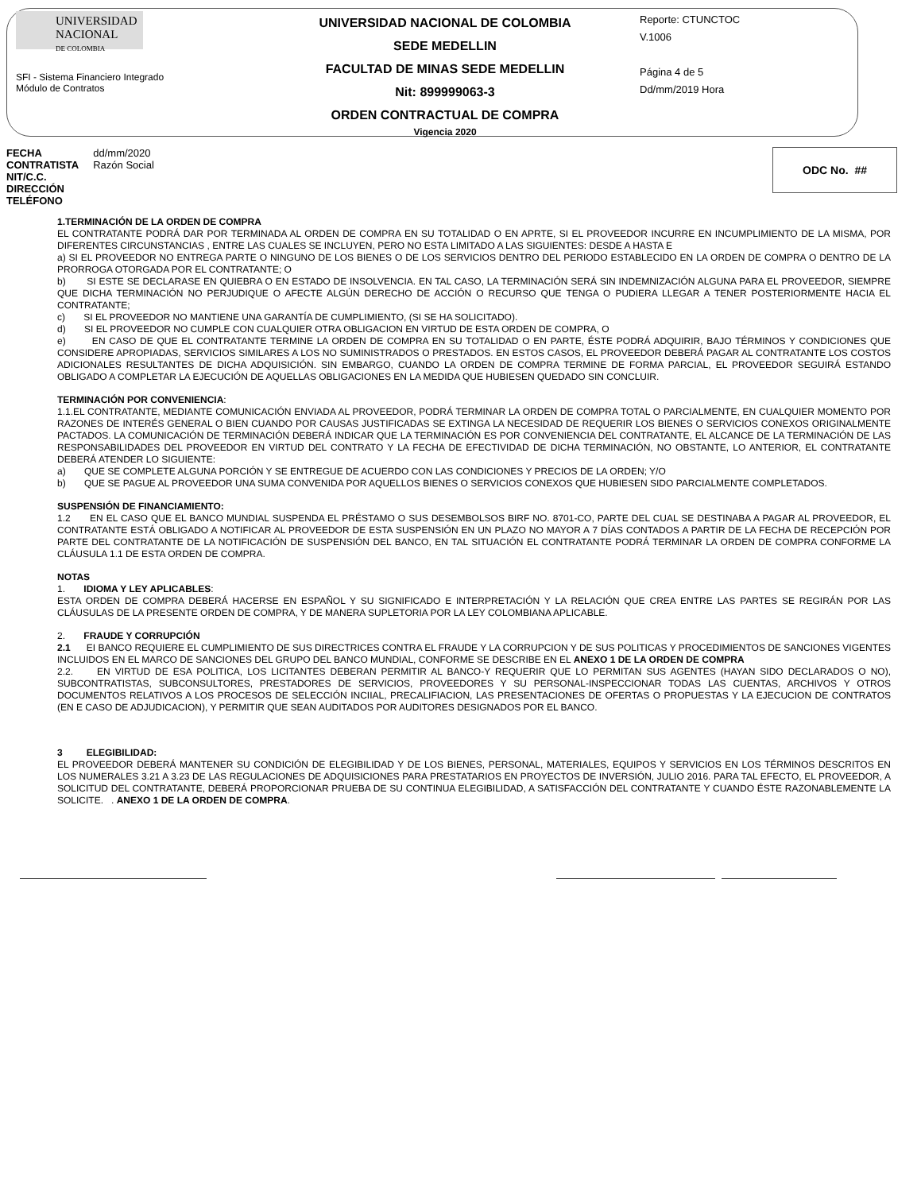UNIVERSIDAD
NACIONAL
DE COLOMBIA
SFI - Sistema Financiero Integrado
Módulo de Contratos
UNIVERSIDAD NACIONAL DE COLOMBIA
SEDE MEDELLIN
FACULTAD DE MINAS SEDE MEDELLIN
Nit: 899999063-3
ORDEN CONTRACTUAL DE COMPRA
Vigencia 2020
Reporte: CTUNCTOC
V.1006
Página 4 de 5
Dd/mm/2019 Hora
| FECHA | dd/mm/2020 |
| CONTRATISTA | Razón Social |
| NIT/C.C. | |
| DIRECCIÓN | |
| TELÉFONO | |
ODC No. ##
1.TERMINACIÓN DE LA ORDEN DE COMPRA
EL CONTRATANTE PODRÁ DAR POR TERMINADA AL ORDEN DE COMPRA EN SU TOTALIDAD O EN APRTE, SI EL PROVEEDOR INCURRE EN INCUMPLIMIENTO DE LA MISMA, POR DIFERENTES CIRCUNSTANCIAS , ENTRE LAS CUALES SE INCLUYEN, PERO NO ESTA LIMITADO A LAS SIGUIENTES: DESDE A HASTA E
a) SI EL PROVEEDOR NO ENTREGA PARTE O NINGUNO DE LOS BIENES O DE LOS SERVICIOS DENTRO DEL PERIODO ESTABLECIDO EN LA ORDEN DE COMPRA O DENTRO DE LA PRORROGA OTORGADA POR EL CONTRATANTE; O
b) SI ESTE SE DECLARASE EN QUIEBRA O EN ESTADO DE INSOLVENCIA. EN TAL CASO, LA TERMINACIÓN SERÁ SIN INDEMNIZACIÓN ALGUNA PARA EL PROVEEDOR, SIEMPRE QUE DICHA TERMINACIÓN NO PERJUDIQUE O AFECTE ALGÚN DERECHO DE ACCIÓN O RECURSO QUE TENGA O PUDIERA LLEGAR A TENER POSTERIORMENTE HACIA EL CONTRATANTE;
c) SI EL PROVEEDOR NO MANTIENE UNA GARANTÍA DE CUMPLIMIENTO, (SI SE HA SOLICITADO).
d) SI EL PROVEEDOR NO CUMPLE CON CUALQUIER OTRA OBLIGACION EN VIRTUD DE ESTA ORDEN DE COMPRA, O
e) EN CASO DE QUE EL CONTRATANTE TERMINE LA ORDEN DE COMPRA EN SU TOTALIDAD O EN PARTE, ÉSTE PODRÁ ADQUIRIR, BAJO TÉRMINOS Y CONDICIONES QUE CONSIDERE APROPIADAS, SERVICIOS SIMILARES A LOS NO SUMINISTRADOS O PRESTADOS. EN ESTOS CASOS, EL PROVEEDOR DEBERÁ PAGAR AL CONTRATANTE LOS COSTOS ADICIONALES RESULTANTES DE DICHA ADQUISICIÓN. SIN EMBARGO, CUANDO LA ORDEN DE COMPRA TERMINE DE FORMA PARCIAL, EL PROVEEDOR SEGUIRÁ ESTANDO OBLIGADO A COMPLETAR LA EJECUCIÓN DE AQUELLAS OBLIGACIONES EN LA MEDIDA QUE HUBIESEN QUEDADO SIN CONCLUIR.
TERMINACIÓN POR CONVENIENCIA:
1.1.EL CONTRATANTE, MEDIANTE COMUNICACIÓN ENVIADA AL PROVEEDOR, PODRÁ TERMINAR LA ORDEN DE COMPRA TOTAL O PARCIALMENTE, EN CUALQUIER MOMENTO POR RAZONES DE INTERÉS GENERAL O BIEN CUANDO POR CAUSAS JUSTIFICADAS SE EXTINGA LA NECESIDAD DE REQUERIR LOS BIENES O SERVICIOS CONEXOS ORIGINALMENTE PACTADOS. LA COMUNICACIÓN DE TERMINACIÓN DEBERÁ INDICAR QUE LA TERMINACIÓN ES POR CONVENIENCIA DEL CONTRATANTE, EL ALCANCE DE LA TERMINACIÓN DE LAS RESPONSABILIDADES DEL PROVEEDOR EN VIRTUD DEL CONTRATO Y LA FECHA DE EFECTIVIDAD DE DICHA TERMINACIÓN, NO OBSTANTE, LO ANTERIOR, EL CONTRATANTE DEBERÁ ATENDER LO SIGUIENTE:
a) QUE SE COMPLETE ALGUNA PORCIÓN Y SE ENTREGUE DE ACUERDO CON LAS CONDICIONES Y PRECIOS DE LA ORDEN; Y/O
b) QUE SE PAGUE AL PROVEEDOR UNA SUMA CONVENIDA POR AQUELLOS BIENES O SERVICIOS CONEXOS QUE HUBIESEN SIDO PARCIALMENTE COMPLETADOS.
SUSPENSIÓN DE FINANCIAMIENTO:
1.2 EN EL CASO QUE EL BANCO MUNDIAL SUSPENDA EL PRÉSTAMO O SUS DESEMBOLSOS BIRF NO. 8701-CO, PARTE DEL CUAL SE DESTINABA A PAGAR AL PROVEEDOR, EL CONTRATANTE ESTÁ OBLIGADO A NOTIFICAR AL PROVEEDOR DE ESTA SUSPENSIÓN EN UN PLAZO NO MAYOR A 7 DÍAS CONTADOS A PARTIR DE LA FECHA DE RECEPCIÓN POR PARTE DEL CONTRATANTE DE LA NOTIFICACIÓN DE SUSPENSIÓN DEL BANCO, EN TAL SITUACIÓN EL CONTRATANTE PODRÁ TERMINAR LA ORDEN DE COMPRA CONFORME LA CLÁUSULA 1.1 DE ESTA ORDEN DE COMPRA.
NOTAS
1. IDIOMA Y LEY APLICABLES:
ESTA ORDEN DE COMPRA DEBERÁ HACERSE EN ESPAÑOL Y SU SIGNIFICADO E INTERPRETACIÓN Y LA RELACIÓN QUE CREA ENTRE LAS PARTES SE REGIRÁN POR LAS CLÁUSULAS DE LA PRESENTE ORDEN DE COMPRA, Y DE MANERA SUPLETORIA POR LA LEY COLOMBIANA APLICABLE.
2. FRAUDE Y CORRUPCIÓN
2.1 EI BANCO REQUIERE EL CUMPLIMIENTO DE SUS DIRECTRICES CONTRA EL FRAUDE Y LA CORRUPCION Y DE SUS POLITICAS Y PROCEDIMIENTOS DE SANCIONES VIGENTES INCLUIDOS EN EL MARCO DE SANCIONES DEL GRUPO DEL BANCO MUNDIAL, CONFORME SE DESCRIBE EN EL ANEXO 1 DE LA ORDEN DE COMPRA
2.2. EN VIRTUD DE ESA POLITICA, LOS LICITANTES DEBERAN PERMITIR AL BANCO-Y REQUERIR QUE LO PERMITAN SUS AGENTES (HAYAN SIDO DECLARADOS O NO), SUBCONTRATISTAS, SUBCONSULTORES, PRESTADORES DE SERVICIOS, PROVEEDORES Y SU PERSONAL-INSPECCIONAR TODAS LAS CUENTAS, ARCHIVOS Y OTROS DOCUMENTOS RELATIVOS A LOS PROCESOS DE SELECCIÓN INCIIAL, PRECALIFIACION, LAS PRESENTACIONES DE OFERTAS O PROPUESTAS Y LA EJECUCION DE CONTRATOS (EN E CASO DE ADJUDICACION), Y PERMITIR QUE SEAN AUDITADOS POR AUDITORES DESIGNADOS POR EL BANCO.
3 ELEGIBILIDAD:
EL PROVEEDOR DEBERÁ MANTENER SU CONDICIÓN DE ELEGIBILIDAD Y DE LOS BIENES, PERSONAL, MATERIALES, EQUIPOS Y SERVICIOS EN LOS TÉRMINOS DESCRITOS EN LOS NUMERALES 3.21 A 3.23 DE LAS REGULACIONES DE ADQUISICIONES PARA PRESTATARIOS EN PROYECTOS DE INVERSIÓN, JULIO 2016. PARA TAL EFECTO, EL PROVEEDOR, A SOLICITUD DEL CONTRATANTE, DEBERÁ PROPORCIONAR PRUEBA DE SU CONTINUA ELEGIBILIDAD, A SATISFACCIÓN DEL CONTRATANTE Y CUANDO ÉSTE RAZONABLEMENTE LA SOLICITE. . ANEXO 1 DE LA ORDEN DE COMPRA.